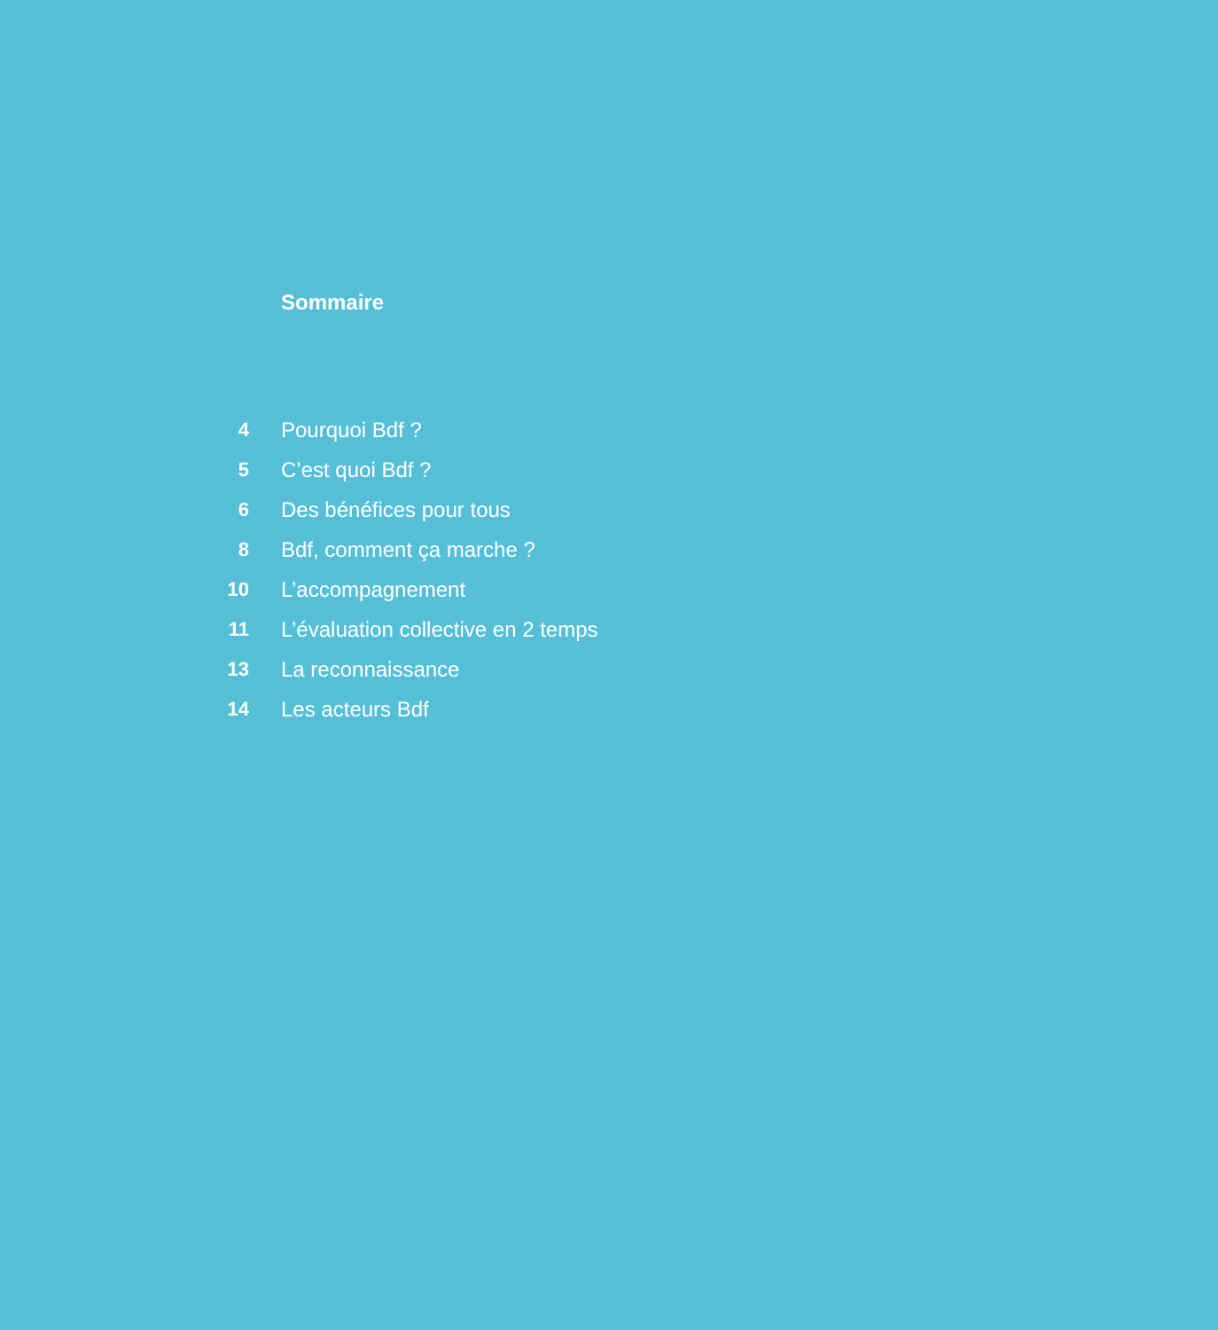Sommaire
4 Pourquoi Bdf ?
5 C’est quoi Bdf ?
6 Des bénéfices pour tous
8 Bdf, comment ça marche ?
10 L’accompagnement
11 L’évaluation collective en 2 temps
13 La reconnaissance
14 Les acteurs Bdf